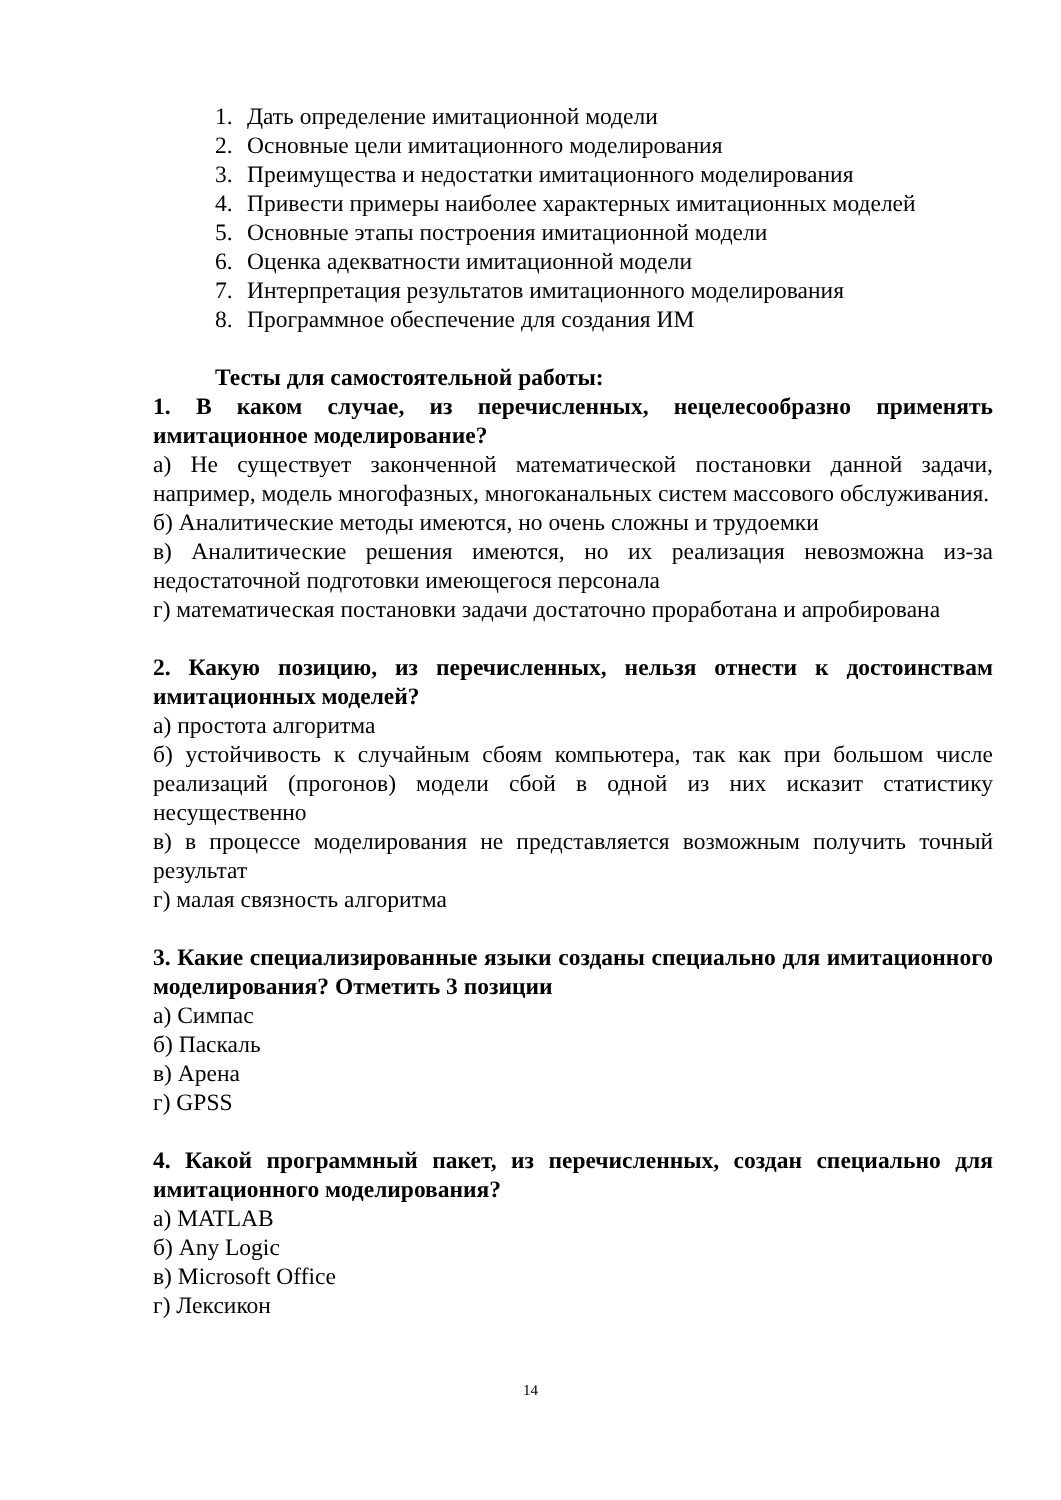1. Дать определение имитационной модели
2. Основные цели имитационного моделирования
3. Преимущества и недостатки имитационного моделирования
4. Привести примеры наиболее характерных имитационных моделей
5. Основные этапы построения имитационной модели
6. Оценка адекватности имитационной модели
7. Интерпретация результатов имитационного моделирования
8. Программное обеспечение для создания ИМ
Тесты для самостоятельной работы:
1. В каком случае, из перечисленных, нецелесообразно применять имитационное моделирование?
а) Не существует законченной математической постановки данной задачи, например, модель многофазных, многоканальных систем массового обслуживания.
б) Аналитические методы имеются, но очень сложны и трудоемки
в) Аналитические решения имеются, но их реализация невозможна из-за недостаточной подготовки имеющегося персонала
г) математическая постановки задачи достаточно проработана и апробирована
2. Какую позицию, из перечисленных, нельзя отнести к достоинствам имитационных моделей?
а) простота алгоритма
б) устойчивость к случайным сбоям компьютера, так как при большом числе реализаций (прогонов) модели сбой в одной из них исказит статистику несущественно
в) в процессе моделирования не представляется возможным получить точный результат
г) малая связность алгоритма
3. Какие специализированные языки созданы специально для имитационного моделирования? Отметить 3 позиции
а) Симпас
б) Паскаль
в) Арена
г) GPSS
4. Какой программный пакет, из перечисленных, создан специально для имитационного моделирования?
а) MATLAB
б) Any Logic
в) Microsoft Office
г) Лексикон
14